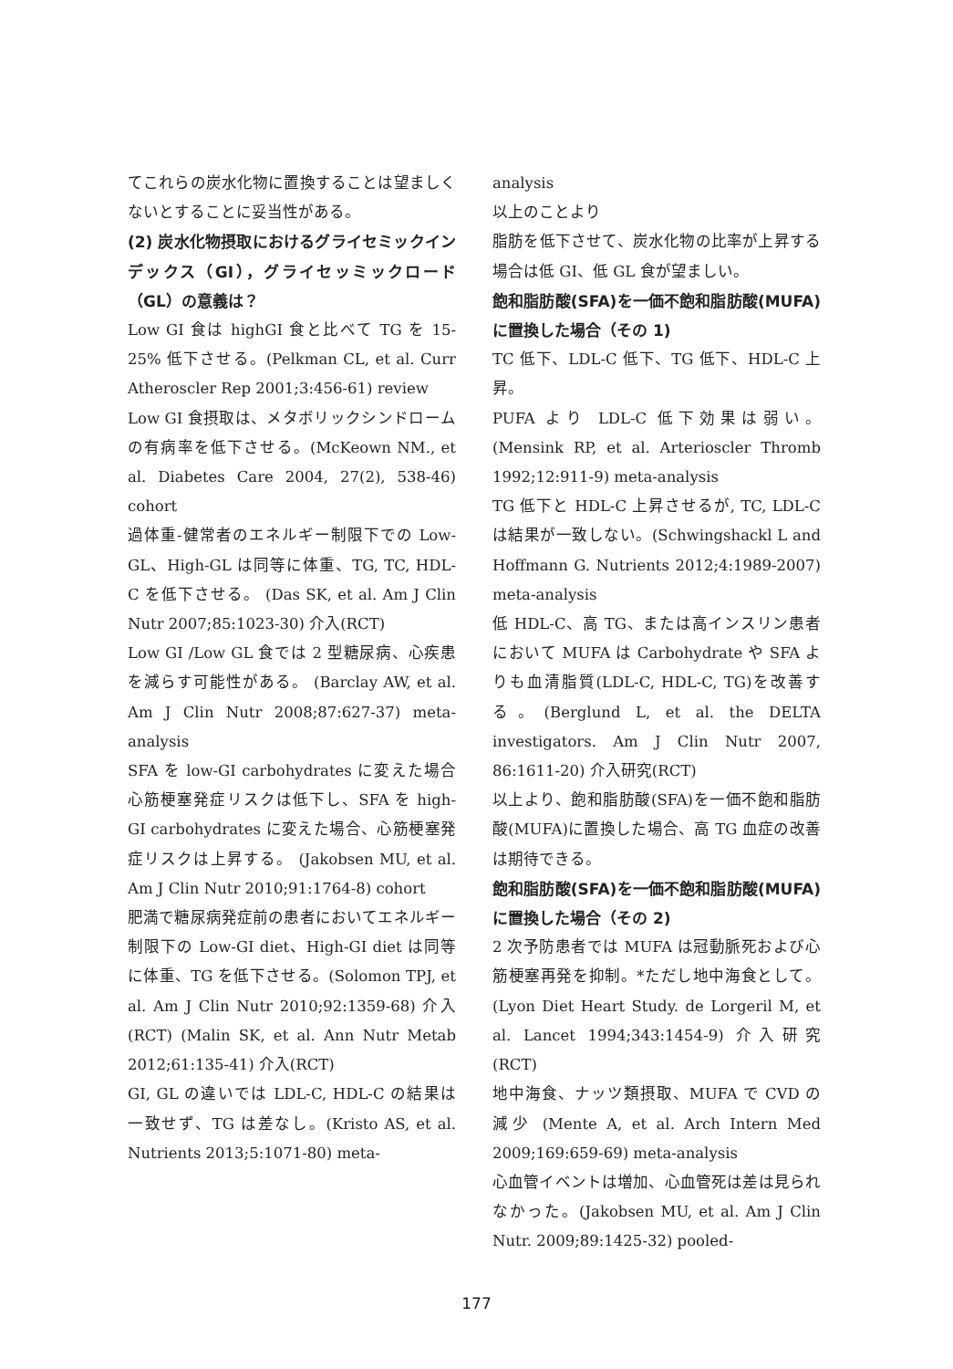てこれらの炭水化物に置換することは望ましくないとすることに妥当性がある。
(2) 炭水化物摂取におけるグライセミックインデックス（GI），グライセッミックロード（GL）の意義は？
Low GI 食は highGI 食と比べて TG を 15-25% 低下させる。(Pelkman CL, et al. Curr Atheroscler Rep 2001;3:456-61) review
Low GI 食摂取は、メタボリックシンドロームの有病率を低下させる。(McKeown NM., et al. Diabetes Care 2004, 27(2), 538-46) cohort
過体重-健常者のエネルギー制限下での Low-GL、High-GL は同等に体重、TG, TC, HDL-C を低下させる。 (Das SK, et al. Am J Clin Nutr 2007;85:1023-30) 介入(RCT)
Low GI /Low GL 食では 2 型糖尿病、心疾患を減らす可能性がある。 (Barclay AW, et al. Am J Clin Nutr 2008;87:627-37) meta-analysis
SFA を low-GI carbohydrates に変えた場合心筋梗塞発症リスクは低下し、SFA を high-GI carbohydrates に変えた場合、心筋梗塞発症リスクは上昇する。 (Jakobsen MU, et al. Am J Clin Nutr 2010;91:1764-8) cohort
肥満で糖尿病発症前の患者においてエネルギー制限下の Low-GI diet、High-GI diet は同等に体重、TG を低下させる。(Solomon TPJ, et al. Am J Clin Nutr 2010;92:1359-68) 介入(RCT) (Malin SK, et al. Ann Nutr Metab 2012;61:135-41) 介入(RCT)
GI, GL の違いでは LDL-C, HDL-C の結果は一致せず、TG は差なし。(Kristo AS, et al. Nutrients 2013;5:1071-80) meta-
analysis
以上のことより
脂肪を低下させて、炭水化物の比率が上昇する場合は低 GI、低 GL 食が望ましい。
飽和脂肪酸(SFA)を一価不飽和脂肪酸(MUFA)に置換した場合（その 1)
TC 低下、LDL-C 低下、TG 低下、HDL-C 上昇。
PUFA より LDL-C 低下効果は弱い。(Mensink RP, et al. Arterioscler Thromb 1992;12:911-9) meta-analysis
TG 低下と HDL-C 上昇させるが, TC, LDL-C は結果が一致しない。(Schwingshackl L and Hoffmann G. Nutrients 2012;4:1989-2007) meta-analysis
低 HDL-C、高 TG、または高インスリン患者において MUFA は Carbohydrate や SFA よりも血清脂質(LDL-C, HDL-C, TG)を改善する。(Berglund L, et al. the DELTA investigators. Am J Clin Nutr 2007, 86:1611-20) 介入研究(RCT)
以上より、飽和脂肪酸(SFA)を一価不飽和脂肪酸(MUFA)に置換した場合、高 TG 血症の改善は期待できる。
飽和脂肪酸(SFA)を一価不飽和脂肪酸(MUFA)に置換した場合（その 2)
2 次予防患者では MUFA は冠動脈死および心筋梗塞再発を抑制。*ただし地中海食として。(Lyon Diet Heart Study. de Lorgeril M, et al. Lancet 1994;343:1454-9) 介入研究 (RCT)
地中海食、ナッツ類摂取、MUFA で CVD の減少 (Mente A, et al. Arch Intern Med 2009;169:659-69) meta-analysis
心血管イベントは増加、心血管死は差は見られなかった。(Jakobsen MU, et al. Am J Clin Nutr. 2009;89:1425-32) pooled-
177